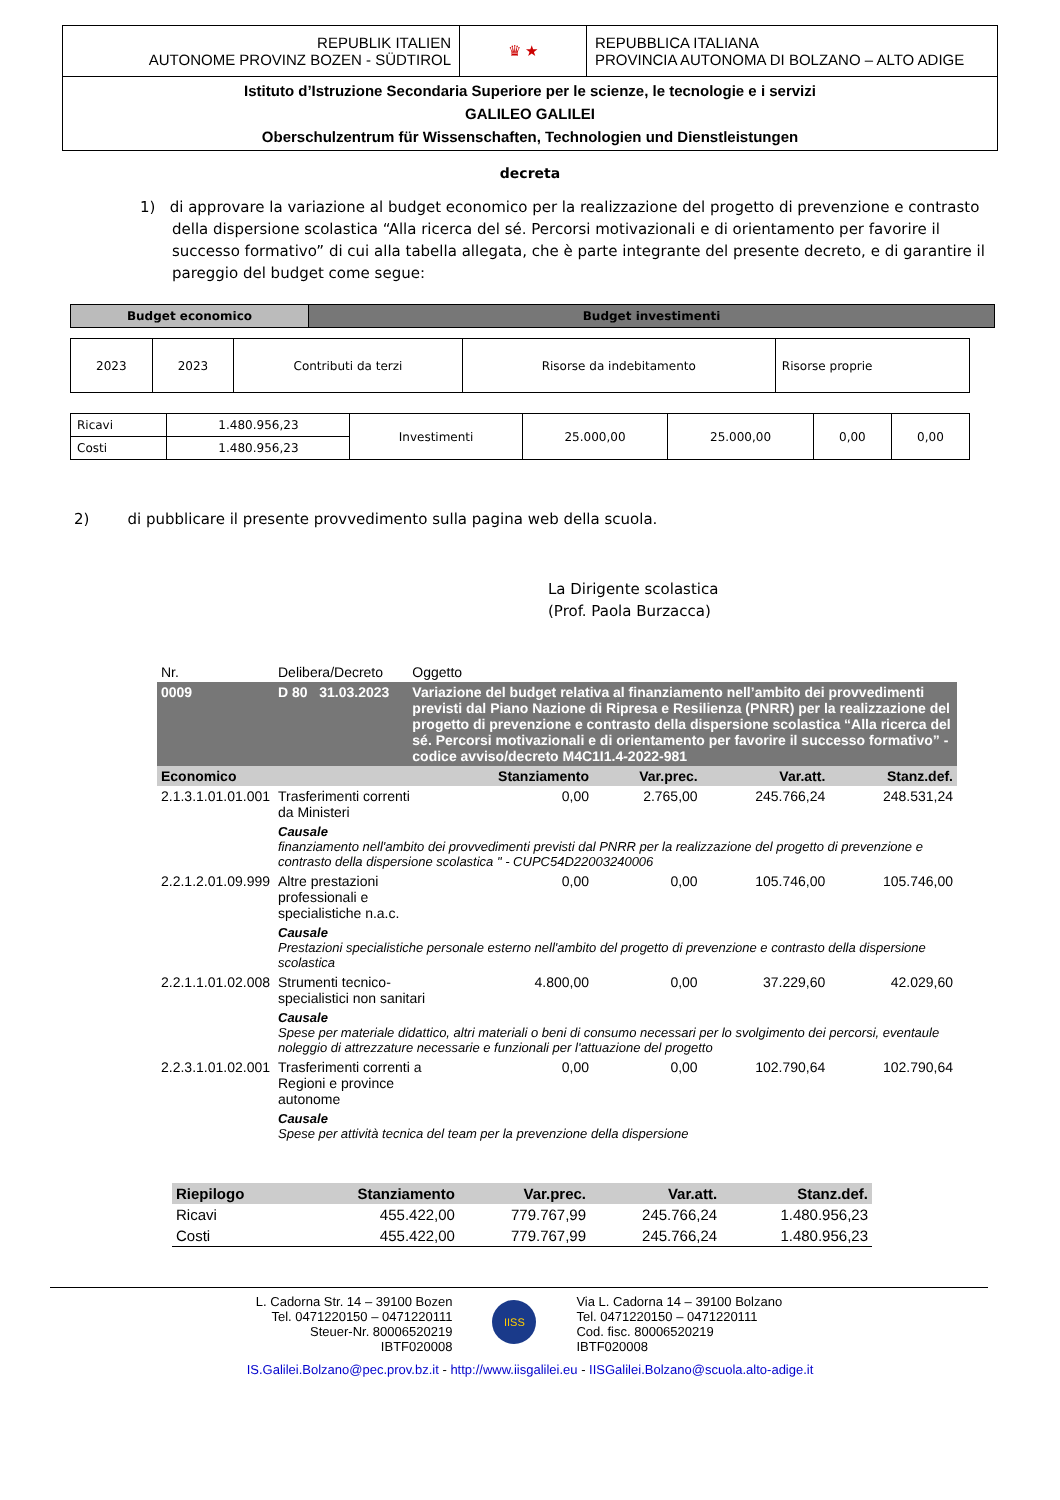| REPUBLIK ITALIEN AUTONOME PROVINZ BOZEN - SÜDTIROL | ♛ ★ | REPUBBLICA ITALIANA PROVINCIA AUTONOMA DI BOLZANO – ALTO ADIGE |
| Istituto d’Istruzione Secondaria Superiore per le scienze, le tecnologie e i servizi GALILEO GALILEI Oberschulzentrum für Wissenschaften, Technologien und Dienstleistungen | | |
decreta
1) di approvare la variazione al budget economico per la realizzazione del progetto di prevenzione e contrasto della dispersione scolastica “Alla ricerca del sé. Percorsi motivazionali e di orientamento per favorire il successo formativo” di cui alla tabella allegata, che è parte integrante del presente decreto, e di garantire il pareggio del budget come segue:
| Budget economico | Budget investimenti |
| --- | --- |
| 2023 | 2023 | Contributi da terzi | Risorse da indebitamento | Risorse proprie |
| Ricavi | 1.480.956,23 | Investimenti | 25.000,00 | 25.000,00 | 0,00 | 0,00 |
| Costi | 1.480.956,23 | | | | | |
2) di pubblicare il presente provvedimento sulla pagina web della scuola.
La Dirigente scolastica
(Prof. Paola Burzacca)
| Nr. | Delibera/Decreto | Oggetto | | | | |
| 0009 | D 80 31.03.2023 | Variazione del budget relativa al finanziamento nell’ambito dei provvedimenti previsti dal Piano Nazione di Ripresa e Resilienza (PNRR) per la realizzazione del progetto di prevenzione e contrasto della dispersione scolastica “Alla ricerca del sé. Percorsi motivazionali e di orientamento per favorire il successo formativo” - codice avviso/decreto M4C1I1.4-2022-981 | | | | |
| Economico | | | Stanziamento | Var.prec. | Var.att. | Stanz.def. |
| 2.1.3.1.01.01.001 | Trasferimenti correnti da Ministeri | | 0,00 | 2.765,00 | 245.766,24 | 248.531,24 |
| | Causale finanziamento nell'ambito dei provvedimenti previsti dal PNRR per la realizzazione del progetto di prevenzione e contrasto della dispersione scolastica " - CUPC54D22003240006 | | | | | |
| 2.2.1.2.01.09.999 | Altre prestazioni professionali e specialistiche n.a.c. | | 0,00 | 0,00 | 105.746,00 | 105.746,00 |
| | Causale Prestazioni specialistiche personale esterno nell'ambito del progetto di prevenzione e contrasto della dispersione scolastica | | | | | |
| 2.2.1.1.01.02.008 | Strumenti tecnico-specialistici non sanitari | | 4.800,00 | 0,00 | 37.229,60 | 42.029,60 |
| | Causale Spese per materiale didattico, altri materiali o beni di consumo necessari per lo svolgimento dei percorsi, eventaule noleggio di attrezzature necessarie e funzionali per l'attuazione del progetto | | | | | |
| 2.2.3.1.01.02.001 | Trasferimenti correnti a Regioni e province autonome | | 0,00 | 0,00 | 102.790,64 | 102.790,64 |
| | Causale Spese per attività tecnica del team per la prevenzione della dispersione | | | | | |
| Riepilogo | Stanziamento | Var.prec. | Var.att. | Stanz.def. |
| Ricavi | 455.422,00 | 779.767,99 | 245.766,24 | 1.480.956,23 |
| Costi | 455.422,00 | 779.767,99 | 245.766,24 | 1.480.956,23 |
L. Cadorna Str. 14 – 39100 Bozen
Tel. 0471220150 – 0471220111
Steuer-Nr. 80006520219
IBTF020008
IISS
Via L. Cadorna 14 – 39100 Bolzano
Tel. 0471220150 – 0471220111
Cod. fisc. 80006520219
IBTF020008
IS.Galilei.Bolzano@pec.prov.bz.it - http://www.iisgalilei.eu - IISGalilei.Bolzano@scuola.alto-adige.it